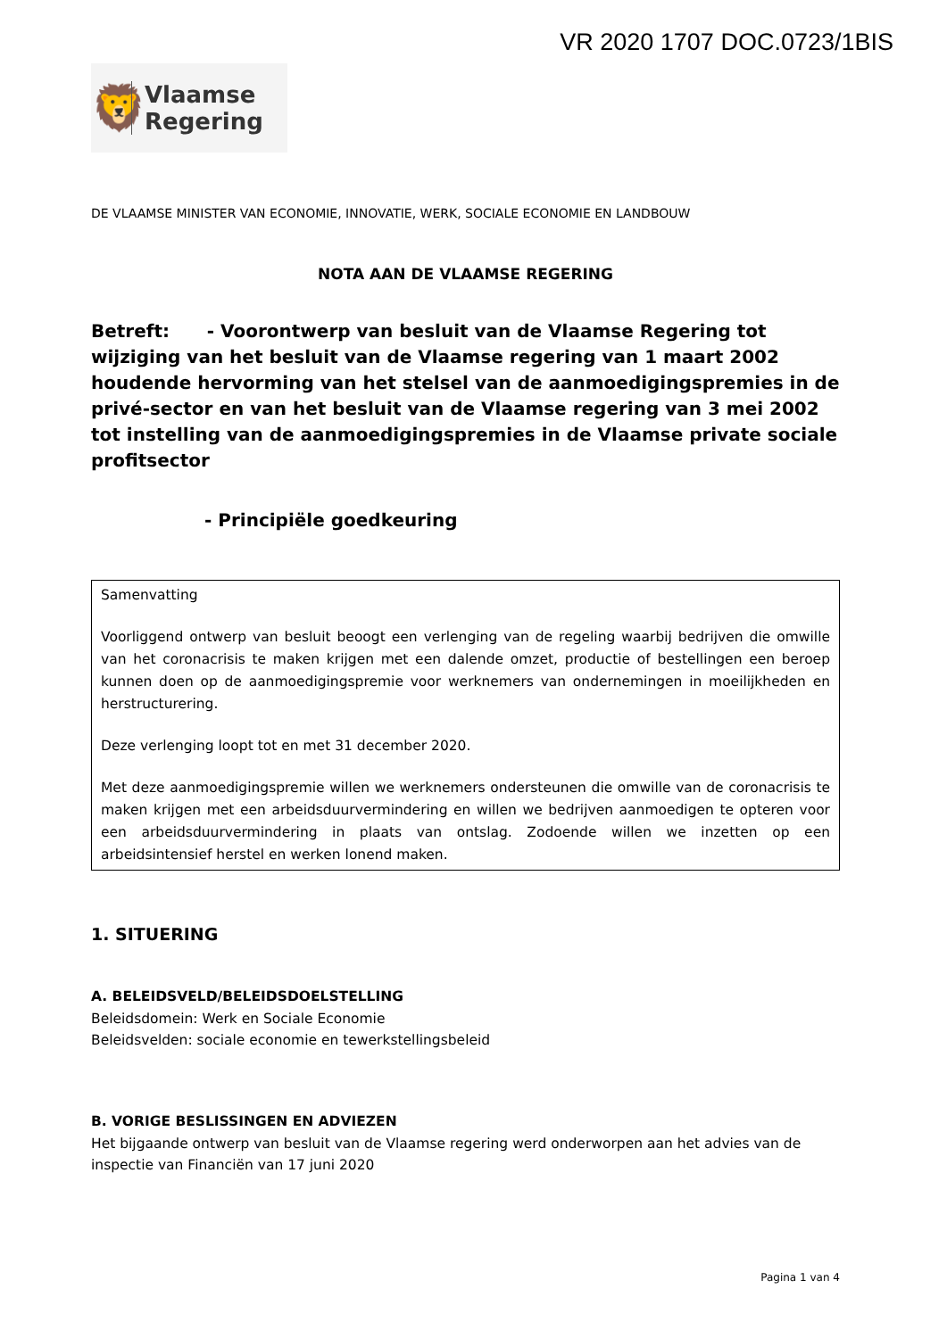VR 2020 1707 DOC.0723/1BIS
🦁
Vlaamse
Regering
DE VLAAMSE MINISTER VAN ECONOMIE, INNOVATIE, WERK, SOCIALE ECONOMIE EN LANDBOUW
NOTA AAN DE VLAAMSE REGERING
Betreft: - Voorontwerp van besluit van de Vlaamse Regering tot wijziging van het besluit van de Vlaamse regering van 1 maart 2002 houdende hervorming van het stelsel van de aanmoedigingspremies in de privé-sector en van het besluit van de Vlaamse regering van 3 mei 2002 tot instelling van de aanmoedigingspremies in de Vlaamse private sociale profitsector
- Principiële goedkeuring
Samenvatting
Voorliggend ontwerp van besluit beoogt een verlenging van de regeling waarbij bedrijven die omwille van het coronacrisis te maken krijgen met een dalende omzet, productie of bestellingen een beroep kunnen doen op de aanmoedigingspremie voor werknemers van ondernemingen in moeilijkheden en herstructurering.
Deze verlenging loopt tot en met 31 december 2020.
Met deze aanmoedigingspremie willen we werknemers ondersteunen die omwille van de coronacrisis te maken krijgen met een arbeidsduurvermindering en willen we bedrijven aanmoedigen te opteren voor een arbeidsduurvermindering in plaats van ontslag. Zodoende willen we inzetten op een arbeidsintensief herstel en werken lonend maken.
1. SITUERING
A. BELEIDSVELD/BELEIDSDOELSTELLING
Beleidsdomein: Werk en Sociale Economie
Beleidsvelden: sociale economie en tewerkstellingsbeleid
B. VORIGE BESLISSINGEN EN ADVIEZEN
Het bijgaande ontwerp van besluit van de Vlaamse regering werd onderworpen aan het advies van de inspectie van Financiën van 17 juni 2020
Pagina 1 van 4